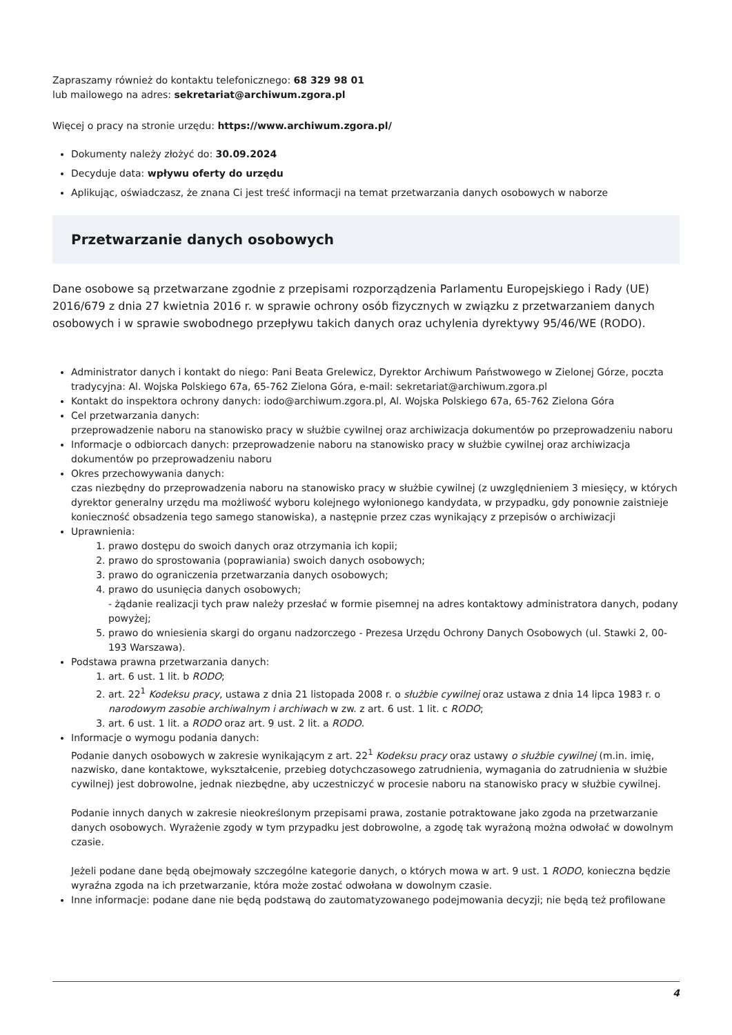Zapraszamy również do kontaktu telefonicznego: 68 329 98 01
lub mailowego na adres: sekretariat@archiwum.zgora.pl
Więcej o pracy na stronie urzędu: https://www.archiwum.zgora.pl/
Dokumenty należy złożyć do: 30.09.2024
Decyduje data: wpływu oferty do urzędu
Aplikując, oświadczasz, że znana Ci jest treść informacji na temat przetwarzania danych osobowych w naborze
Przetwarzanie danych osobowych
Dane osobowe są przetwarzane zgodnie z przepisami rozporządzenia Parlamentu Europejskiego i Rady (UE) 2016/679 z dnia 27 kwietnia 2016 r. w sprawie ochrony osób fizycznych w związku z przetwarzaniem danych osobowych i w sprawie swobodnego przepływu takich danych oraz uchylenia dyrektywy 95/46/WE (RODO).
Administrator danych i kontakt do niego: Pani Beata Grelewicz, Dyrektor Archiwum Państwowego w Zielonej Górze, poczta tradycyjna: Al. Wojska Polskiego 67a, 65-762 Zielona Góra, e-mail: sekretariat@archiwum.zgora.pl
Kontakt do inspektora ochrony danych: iodo@archiwum.zgora.pl, Al. Wojska Polskiego 67a, 65-762 Zielona Góra
Cel przetwarzania danych:
przeprowadzenie naboru na stanowisko pracy w służbie cywilnej oraz archiwizacja dokumentów po przeprowadzeniu naboru
Informacje o odbiorcach danych: przeprowadzenie naboru na stanowisko pracy w służbie cywilnej oraz archiwizacja dokumentów po przeprowadzeniu naboru
Okres przechowywania danych:
czas niezbędny do przeprowadzenia naboru na stanowisko pracy w służbie cywilnej (z uwzględnieniem 3 miesięcy, w których dyrektor generalny urzędu ma możliwość wyboru kolejnego wyłonionego kandydata, w przypadku, gdy ponownie zaistnieje konieczność obsadzenia tego samego stanowiska), a następnie przez czas wynikający z przepisów o archiwizacji
Uprawnienia:
1. prawo dostępu do swoich danych oraz otrzymania ich kopii;
2. prawo do sprostowania (poprawiania) swoich danych osobowych;
3. prawo do ograniczenia przetwarzania danych osobowych;
4. prawo do usunięcia danych osobowych;
- żądanie realizacji tych praw należy przesłać w formie pisemnej na adres kontaktowy administratora danych, podany powyżej;
5. prawo do wniesienia skargi do organu nadzorczego - Prezesa Urzędu Ochrony Danych Osobowych (ul. Stawki 2, 00-193 Warszawa).
Podstawa prawna przetwarzania danych:
1. art. 6 ust. 1 lit. b RODO;
2. art. 22<sup>1</sup> Kodeksu pracy, ustawa z dnia 21 listopada 2008 r. o służbie cywilnej oraz ustawa z dnia 14 lipca 1983 r. o narodowym zasobie archiwalnym i archiwach w zw. z art. 6 ust. 1 lit. c RODO;
3. art. 6 ust. 1 lit. a RODO oraz art. 9 ust. 2 lit. a RODO.
Informacje o wymogu podania danych:
Podanie danych osobowych w zakresie wynikającym z art. 22<sup>1</sup> Kodeksu pracy oraz ustawy o służbie cywilnej (m.in. imię, nazwisko, dane kontaktowe, wykształcenie, przebieg dotychczasowego zatrudnienia, wymagania do zatrudnienia w służbie cywilnej) jest dobrowolne, jednak niezbędne, aby uczestniczyć w procesie naboru na stanowisko pracy w służbie cywilnej.
Podanie innych danych w zakresie nieokreślonym przepisami prawa, zostanie potraktowane jako zgoda na przetwarzanie danych osobowych. Wyrażenie zgody w tym przypadku jest dobrowolne, a zgodę tak wyrażoną można odwołać w dowolnym czasie.
Jeżeli podane dane będą obejmowały szczególne kategorie danych, o których mowa w art. 9 ust. 1 RODO, konieczna będzie wyraźna zgoda na ich przetwarzanie, która może zostać odwołana w dowolnym czasie.
Inne informacje: podane dane nie będą podstawą do zautomatyzowanego podejmowania decyzji; nie będą też profilowane
4